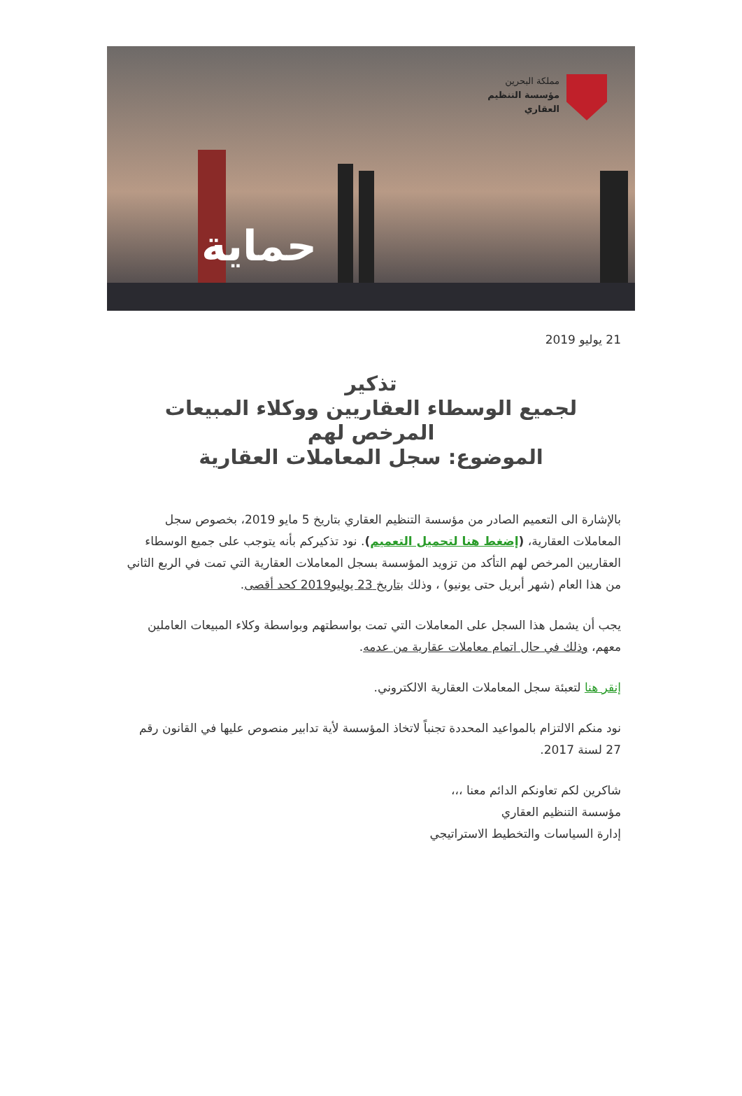مملكة البحرين
مؤسسة التنظيم
العقاري
حماية
21 يوليو 2019
تذكير
لجميع الوسطاء العقاريين ووكلاء المبيعات المرخص لهم
الموضوع: سجل المعاملات العقارية
بالإشارة الى التعميم الصادر من مؤسسة التنظيم العقاري بتاريخ 5 مايو 2019، بخصوص سجل المعاملات العقارية، (إضغط هنا لتحميل التعميم). نود تذكيركم بأنه يتوجب على جميع الوسطاء العقاريين المرخص لهم التأكد من تزويد المؤسسة بسجل المعاملات العقارية التي تمت في الربع الثاني من هذا العام (شهر أبريل حتى يونيو) ، وذلك بتاريخ 23 يوليو2019 كحد أقصى.
يجب أن يشمل هذا السجل على المعاملات التي تمت بواسطتهم وبواسطة وكلاء المبيعات العاملين معهم، وذلك في حال اتمام معاملات عقارية من عدمه.
إنقر هنا لتعبئة سجل المعاملات العقارية الالكتروني.
نود منكم الالتزام بالمواعيد المحددة تجنباً لاتخاذ المؤسسة لأية تدابير منصوص عليها في القانون رقم 27 لسنة 2017.
شاكرين لكم تعاونكم الدائم معنا ،،،
مؤسسة التنظيم العقاري
إدارة السياسات والتخطيط الاستراتيجي